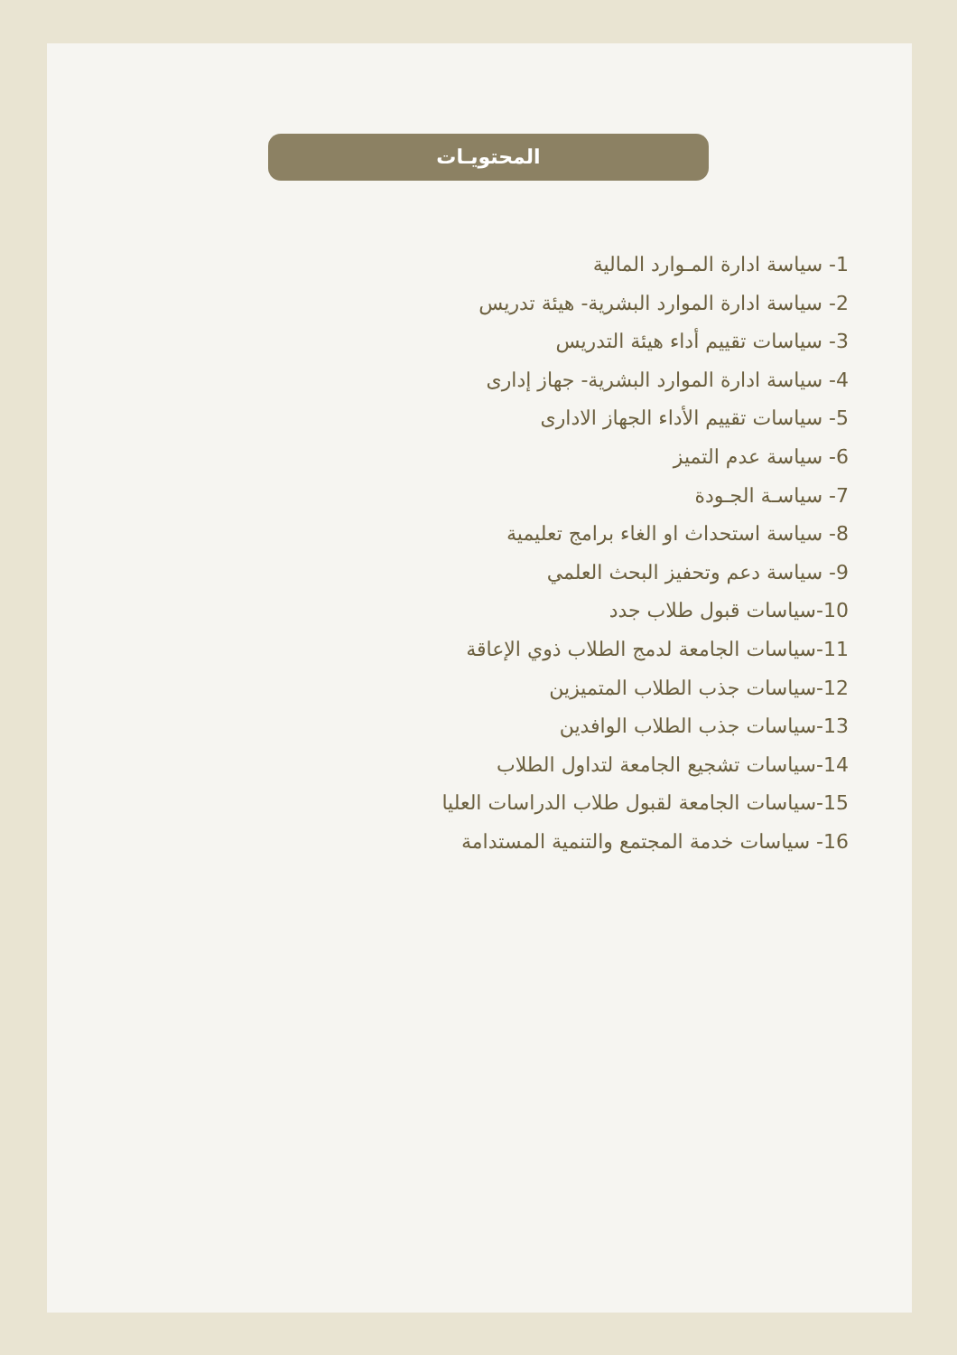المحتويـات
1- سياسة ادارة المـوارد المالية
2- سياسة ادارة الموارد البشرية- هيئة تدريس
3- سياسات تقييم أداء هيئة التدريس
4- سياسة ادارة الموارد البشرية- جهاز إدارى
5- سياسات تقييم الأداء الجهاز الادارى
6- سياسة عدم التميز
7- سياسـة الجـودة
8- سياسة استحداث او الغاء برامج تعليمية
9- سياسة دعم وتحفيز البحث العلمي
10-سياسات قبول طلاب جدد
11-سياسات الجامعة لدمج الطلاب ذوي الإعاقة
12-سياسات جذب الطلاب المتميزين
13-سياسات جذب الطلاب الوافدين
14-سياسات تشجيع الجامعة لتداول الطلاب
15-سياسات الجامعة لقبول طلاب الدراسات العليا
16- سياسات خدمة المجتمع والتنمية المستدامة